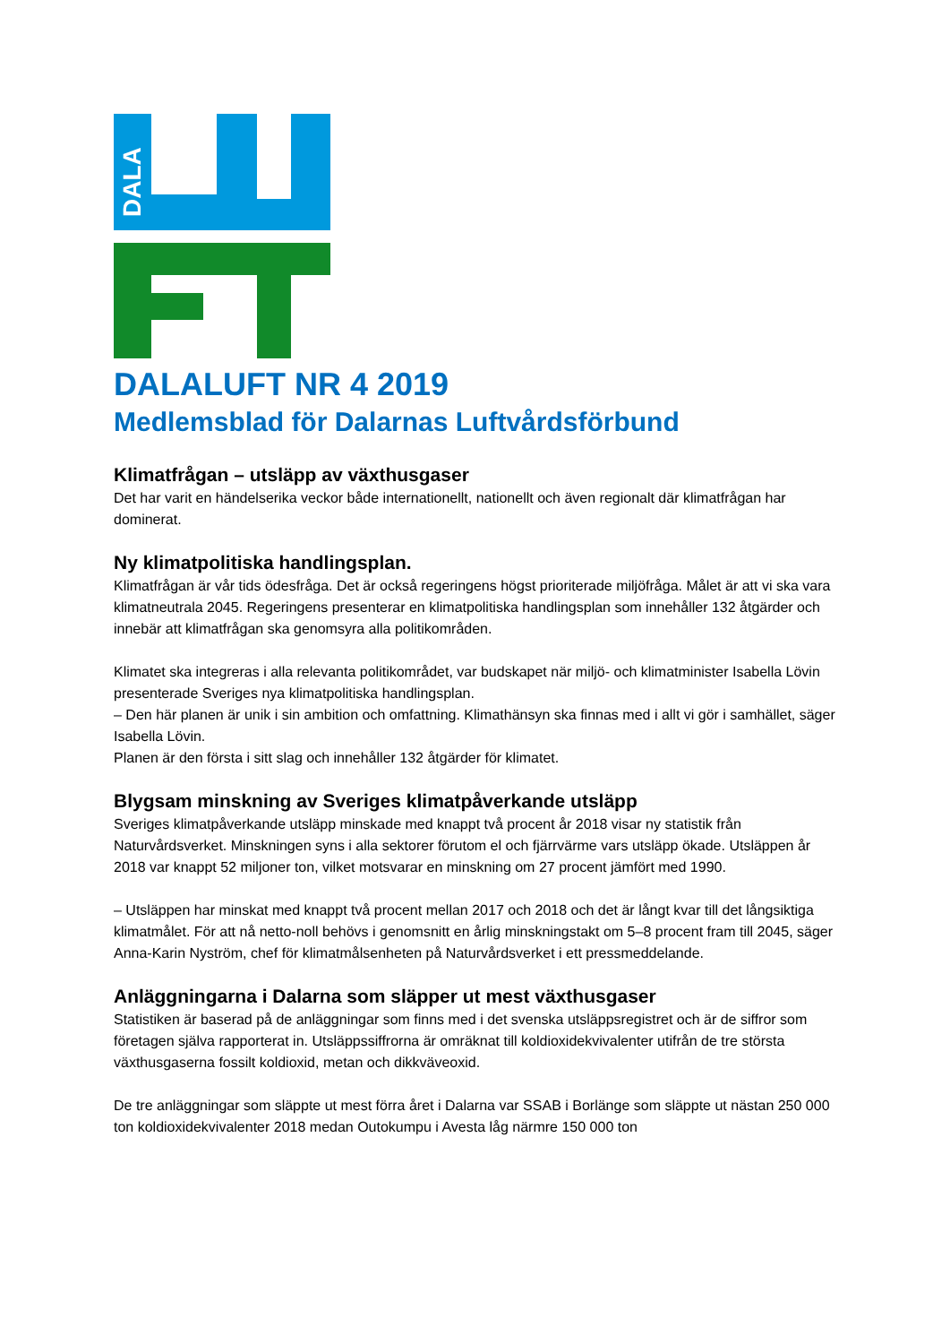DALA
DALALUFT NR 4 2019
Medlemsblad för Dalarnas Luftvårdsförbund
Klimatfrågan – utsläpp av växthusgaser
Det har varit en händelserika veckor både internationellt, nationellt och även regionalt där klimatfrågan har dominerat.
Ny klimatpolitiska handlingsplan.
Klimatfrågan är vår tids ödesfråga. Det är också regeringens högst prioriterade miljöfråga. Målet är att vi ska vara klimatneutrala 2045. Regeringens presenterar en klimatpolitiska handlingsplan som innehåller 132 åtgärder och innebär att klimatfrågan ska genomsyra alla politikområden.
Klimatet ska integreras i alla relevanta politikområdet, var budskapet när miljö- och klimatminister Isabella Lövin presenterade Sveriges nya klimatpolitiska handlingsplan.
– Den här planen är unik i sin ambition och omfattning. Klimathänsyn ska finnas med i allt vi gör i samhället, säger Isabella Lövin.
Planen är den första i sitt slag och innehåller 132 åtgärder för klimatet.
Blygsam minskning av Sveriges klimatpåverkande utsläpp
Sveriges klimatpåverkande utsläpp minskade med knappt två procent år 2018 visar ny statistik från Naturvårdsverket. Minskningen syns i alla sektorer förutom el och fjärrvärme vars utsläpp ökade. Utsläppen år 2018 var knappt 52 miljoner ton, vilket motsvarar en minskning om 27 procent jämfört med 1990.
– Utsläppen har minskat med knappt två procent mellan 2017 och 2018 och det är långt kvar till det långsiktiga klimatmålet. För att nå netto-noll behövs i genomsnitt en årlig minskningstakt om 5–8 procent fram till 2045, säger Anna-Karin Nyström, chef för klimatmålsenheten på Naturvårdsverket i ett pressmeddelande.
Anläggningarna i Dalarna som släpper ut mest växthusgaser
Statistiken är baserad på de anläggningar som finns med i det svenska utsläppsregistret och är de siffror som företagen själva rapporterat in. Utsläppssiffrorna är omräknat till koldioxidekvivalenter utifrån de tre största växthusgaserna fossilt koldioxid, metan och dikkväveoxid.
De tre anläggningar som släppte ut mest förra året i Dalarna var SSAB i Borlänge som släppte ut nästan 250 000 ton koldioxidekvivalenter 2018 medan Outokumpu i Avesta låg närmre 150 000 ton